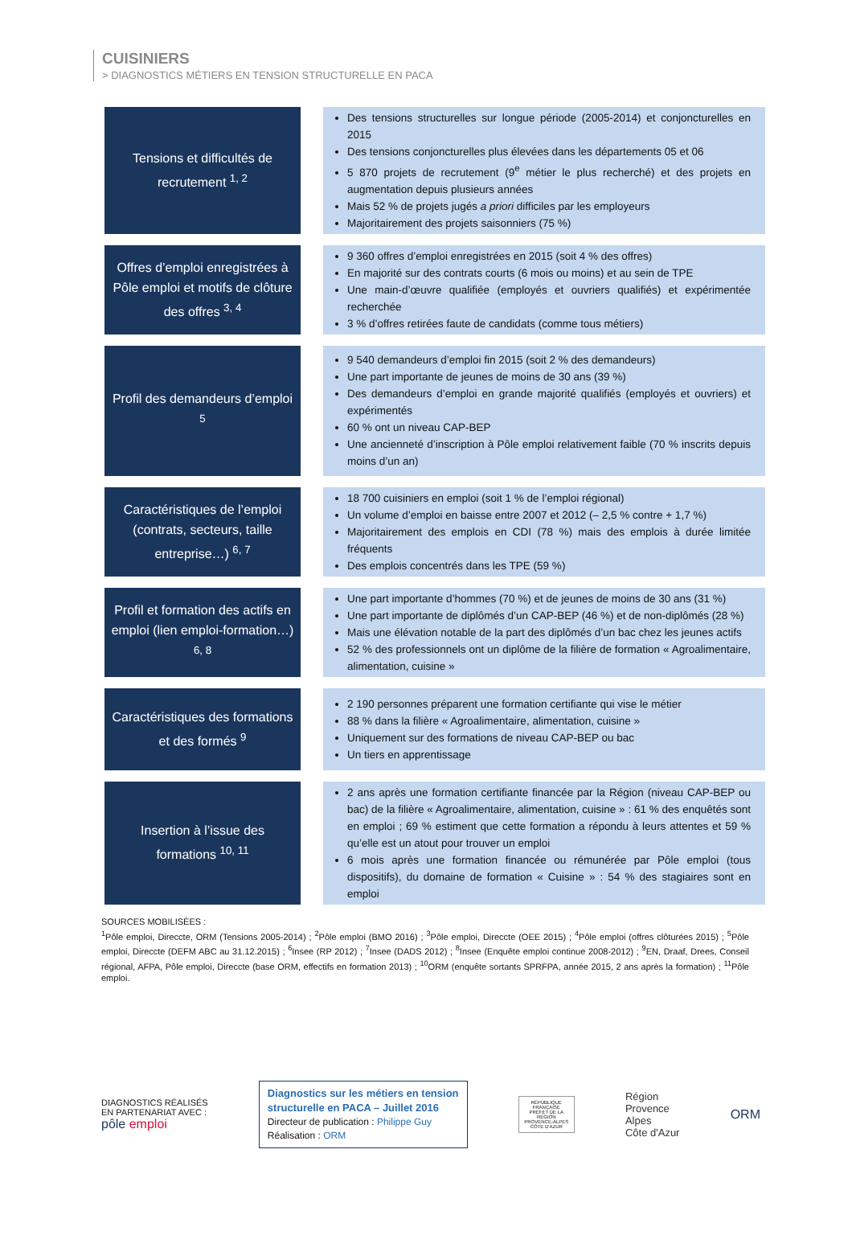CUISINIERS
> DIAGNOSTICS MÉTIERS EN TENSION STRUCTURELLE EN PACA
| Tensions et difficultés de recrutement <sup>1, 2</sup> | | Des tensions structurelles sur longue période (2005-2014) et conjoncturelles en 2015 Des tensions conjoncturelles plus élevées dans les départements 05 et 06 5 870 projets de recrutement (9<sup>e</sup> métier le plus recherché) et des projets en augmentation depuis plusieurs années Mais 52 % de projets jugés a priori difficiles par les employeurs Majoritairement des projets saisonniers (75 %) |
| Offres d’emploi enregistrées à Pôle emploi et motifs de clôture des offres <sup>3, 4</sup> | | 9 360 offres d’emploi enregistrées en 2015 (soit 4 % des offres) En majorité sur des contrats courts (6 mois ou moins) et au sein de TPE Une main-d’œuvre qualifiée (employés et ouvriers qualifiés) et expérimentée recherchée 3 % d’offres retirées faute de candidats (comme tous métiers) |
| Profil des demandeurs d’emploi <sup>5</sup> | | 9 540 demandeurs d’emploi fin 2015 (soit 2 % des demandeurs) Une part importante de jeunes de moins de 30 ans (39 %) Des demandeurs d’emploi en grande majorité qualifiés (employés et ouvriers) et expérimentés 60 % ont un niveau CAP-BEP Une ancienneté d’inscription à Pôle emploi relativement faible (70 % inscrits depuis moins d’un an) |
| Caractéristiques de l’emploi (contrats, secteurs, taille entreprise…) <sup>6, 7</sup> | | 18 700 cuisiniers en emploi (soit 1 % de l’emploi régional) Un volume d’emploi en baisse entre 2007 et 2012 (– 2,5 % contre + 1,7 %) Majoritairement des emplois en CDI (78 %) mais des emplois à durée limitée fréquents Des emplois concentrés dans les TPE (59 %) |
| Profil et formation des actifs en emploi (lien emploi-formation…) <sup>6, 8</sup> | | Une part importante d’hommes (70 %) et de jeunes de moins de 30 ans (31 %) Une part importante de diplômés d’un CAP-BEP (46 %) et de non-diplômés (28 %) Mais une élévation notable de la part des diplômés d’un bac chez les jeunes actifs 52 % des professionnels ont un diplôme de la filière de formation « Agroalimentaire, alimentation, cuisine » |
| Caractéristiques des formations et des formés <sup>9</sup> | | 2 190 personnes préparent une formation certifiante qui vise le métier 88 % dans la filière « Agroalimentaire, alimentation, cuisine » Uniquement sur des formations de niveau CAP-BEP ou bac Un tiers en apprentissage |
| Insertion à l’issue des formations <sup>10, 11</sup> | | 2 ans après une formation certifiante financée par la Région (niveau CAP-BEP ou bac) de la filière « Agroalimentaire, alimentation, cuisine » : 61 % des enquêtés sont en emploi ; 69 % estiment que cette formation a répondu à leurs attentes et 59 % qu’elle est un atout pour trouver un emploi 6 mois après une formation financée ou rémunérée par Pôle emploi (tous dispositifs), du domaine de formation « Cuisine » : 54 % des stagiaires sont en emploi |
SOURCES MOBILISÉES :
<sup>1</sup> Pôle emploi, Direccte, ORM (Tensions 2005-2014) ; <sup>2</sup>Pôle emploi (BMO 2016) ; <sup>3</sup>Pôle emploi, Direccte (OEE 2015) ; <sup>4</sup>Pôle emploi (offres clôturées 2015) ; <sup>5</sup>Pôle emploi, Direccte (DEFM ABC au 31.12.2015) ; <sup>6</sup>Insee (RP 2012) ; <sup>7</sup>Insee (DADS 2012) ; <sup>8</sup>Insee (Enquête emploi continue 2008-2012) ; <sup>9</sup>EN, Draaf, Drees, Conseil régional, AFPA, Pôle emploi, Direccte (base ORM, effectifs en formation 2013) ; <sup>10</sup>ORM (enquête sortants SPRFPA, année 2015, 2 ans après la formation) ; <sup>11</sup>Pôle emploi.
DIAGNOSTICS RÉALISÉS
EN PARTENARIAT AVEC :
pôle emploi
Diagnostics sur les métiers en tension
structurelle en PACA – Juillet 2016
Directeur de publication : Philippe Guy
Réalisation : ORM
RÉPUBLIQUE FRANÇAISE
PRÉFET DE LA RÉGION PROVENCE-ALPES CÔTE D'AZUR
Région
Provence
Alpes
Côte d'Azur
ORM